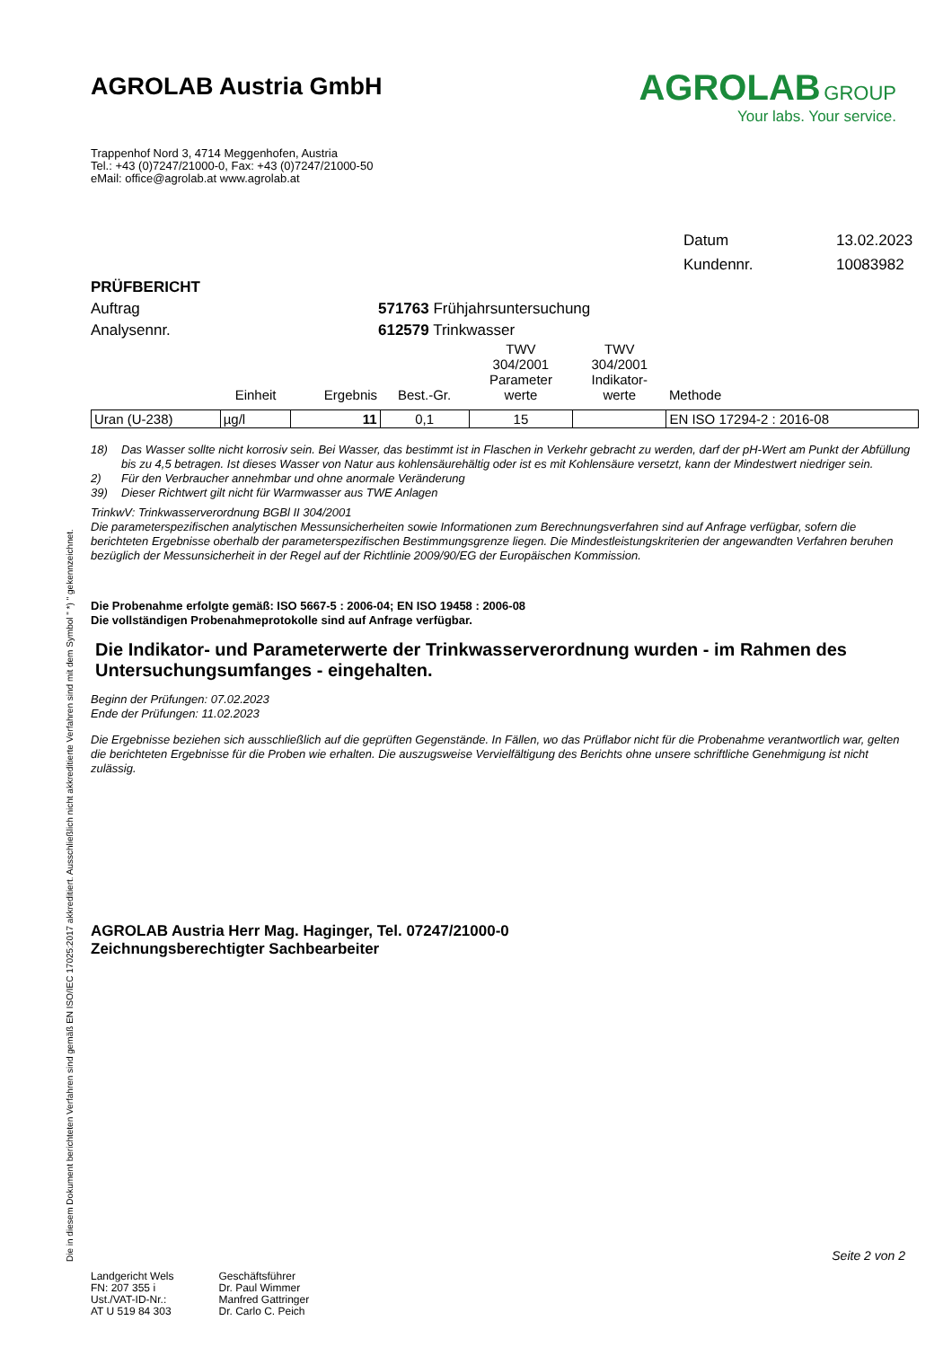AGROLAB Austria GmbH
Trappenhof Nord 3, 4714 Meggenhofen, Austria
Tel.: +43 (0)7247/21000-0, Fax: +43 (0)7247/21000-50
eMail: office@agrolab.at www.agrolab.at
AGROLAB GROUP
Your labs. Your service.
Datum 13.02.2023
Kundennr. 10083982
PRÜFBERICHT
Auftrag 571763 Frühjahrsuntersuchung
Analysennr. 612579 Trinkwasser
| | Einheit | Ergebnis | Best.-Gr. | TWV 304/2001 Parameter werte | TWV 304/2001 Indikator- werte | Methode |
| --- | --- | --- | --- | --- | --- | --- |
| Uran (U-238) | µg/l | 11 | 0,1 | 15 | | EN ISO 17294-2 : 2016-08 |
18) Das Wasser sollte nicht korrosiv sein. Bei Wasser, das bestimmt ist in Flaschen in Verkehr gebracht zu werden, darf der pH-Wert am Punkt der Abfüllung bis zu 4,5 betragen. Ist dieses Wasser von Natur aus kohlensäurehältig oder ist es mit Kohlensäure versetzt, kann der Mindestwert niedriger sein.
2) Für den Verbraucher annehmbar und ohne anormale Veränderung
39) Dieser Richtwert gilt nicht für Warmwasser aus TWE Anlagen
TrinkwV: Trinkwasserverordnung BGBl II 304/2001
Die parameterspezifischen analytischen Messunsicherheiten sowie Informationen zum Berechnungsverfahren sind auf Anfrage verfügbar, sofern die berichteten Ergebnisse oberhalb der parameterspezifischen Bestimmungsgrenze liegen. Die Mindestleistungskriterien der angewandten Verfahren beruhen bezüglich der Messunsicherheit in der Regel auf der Richtlinie 2009/90/EG der Europäischen Kommission.
Die Probenahme erfolgte gemäß: ISO 5667-5 : 2006-04; EN ISO 19458 : 2006-08
Die vollständigen Probenahmeprotokolle sind auf Anfrage verfügbar.
Die Indikator- und Parameterwerte der Trinkwasserverordnung wurden - im Rahmen des Untersuchungsumfanges - eingehalten.
Beginn der Prüfungen: 07.02.2023
Ende der Prüfungen: 11.02.2023
Die Ergebnisse beziehen sich ausschließlich auf die geprüften Gegenstände. In Fällen, wo das Prüflabor nicht für die Probenahme verantwortlich war, gelten die berichteten Ergebnisse für die Proben wie erhalten. Die auszugsweise Vervielfältigung des Berichts ohne unsere schriftliche Genehmigung ist nicht zulässig.
AGROLAB Austria Herr Mag. Haginger, Tel. 07247/21000-0
Zeichnungsberechtigter Sachbearbeiter
Die in diesem Dokument berichteten Verfahren sind gemäß EN ISO/IEC 17025:2017 akkreditiert. Ausschließlich nicht akkreditierte Verfahren sind mit dem Symbol " *) " gekennzeichnet.
Seite 2 von 2
Landgericht Wels
FN: 207 355 i
Ust./VAT-ID-Nr.:
AT U 519 84 303
Geschäftsführer
Dr. Paul Wimmer
Manfred Gattringer
Dr. Carlo C. Peich